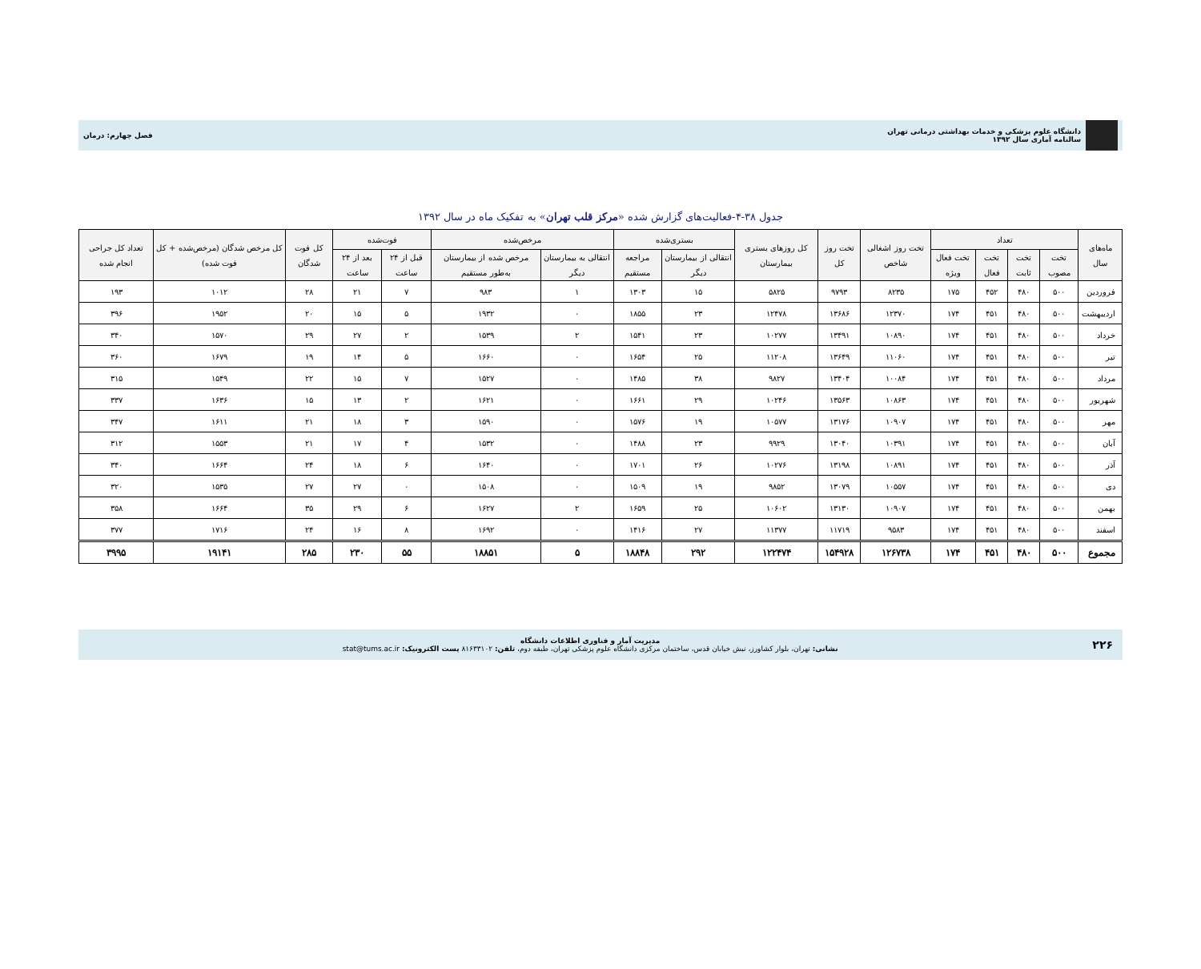دانشگاه علوم پزشکی و خدمات بهداشتی درمانی تهران
سالنامه آماری سال ۱۳۹۲
فصل چهارم: درمان
جدول ۳۸-۴-فعالیت‌های گزارش شده «مرکز قلب تهران» به تفکیک ماه در سال ۱۳۹۲
| ماه‌های سال | تعداد | | | | تخت روز اشغالی شاخص | تخت روز کل | کل روزهای بستری بیمارستان | بستری‌شده | | مرخص‌شده | | فوت‌شده | | کل فوت شدگان | کل مرخص شدگان (مرخص‌شده + کل فوت شده) | تعداد کل جراحی انجام شده |
| --- | --- | --- | --- | --- | --- | --- | --- | --- | --- | --- | --- | --- | --- | --- | --- | --- |
| | تخت مصوب | تخت ثابت | تخت فعال | تخت فعال ویژه | | | | انتقالی از بیمارستان دیگر | مراجعه مستقیم | انتقالی به بیمارستان دیگر | مرخص شده از بیمارستان به‌طور مستقیم | قبل از ۲۴ ساعت | بعد از ۲۴ ساعت | | | |
| فروردین | ۵۰۰ | ۴۸۰ | ۴۵۲ | ۱۷۵ | ۸۲۳۵ | ۹۷۹۳ | ۵۸۲۵ | ۱۵ | ۱۳۰۳ | ۱ | ۹۸۳ | ۷ | ۲۱ | ۲۸ | ۱۰۱۲ | ۱۹۳ |
| اردیبهشت | ۵۰۰ | ۴۸۰ | ۴۵۱ | ۱۷۴ | ۱۲۳۷۰ | ۱۳۶۸۶ | ۱۲۴۷۸ | ۲۳ | ۱۸۵۵ | ۰ | ۱۹۳۲ | ۵ | ۱۵ | ۲۰ | ۱۹۵۲ | ۳۹۶ |
| خرداد | ۵۰۰ | ۴۸۰ | ۴۵۱ | ۱۷۴ | ۱۰۸۹۰ | ۱۳۴۹۱ | ۱۰۲۷۷ | ۲۳ | ۱۵۴۱ | ۲ | ۱۵۳۹ | ۲ | ۲۷ | ۲۹ | ۱۵۷۰ | ۳۴۰ |
| تیر | ۵۰۰ | ۴۸۰ | ۴۵۱ | ۱۷۴ | ۱۱۰۶۰ | ۱۳۶۴۹ | ۱۱۲۰۸ | ۲۵ | ۱۶۵۴ | ۰ | ۱۶۶۰ | ۵ | ۱۴ | ۱۹ | ۱۶۷۹ | ۳۶۰ |
| مرداد | ۵۰۰ | ۴۸۰ | ۴۵۱ | ۱۷۴ | ۱۰۰۸۴ | ۱۳۴۰۴ | ۹۸۲۷ | ۳۸ | ۱۴۸۵ | ۰ | ۱۵۲۷ | ۷ | ۱۵ | ۲۲ | ۱۵۴۹ | ۳۱۵ |
| شهریور | ۵۰۰ | ۴۸۰ | ۴۵۱ | ۱۷۴ | ۱۰۸۶۳ | ۱۳۵۶۳ | ۱۰۲۴۶ | ۲۹ | ۱۶۶۱ | ۰ | ۱۶۲۱ | ۲ | ۱۳ | ۱۵ | ۱۶۳۶ | ۳۳۷ |
| مهر | ۵۰۰ | ۴۸۰ | ۴۵۱ | ۱۷۴ | ۱۰۹۰۷ | ۱۳۱۷۶ | ۱۰۵۷۷ | ۱۹ | ۱۵۷۶ | ۰ | ۱۵۹۰ | ۳ | ۱۸ | ۲۱ | ۱۶۱۱ | ۳۴۷ |
| آبان | ۵۰۰ | ۴۸۰ | ۴۵۱ | ۱۷۴ | ۱۰۳۹۱ | ۱۳۰۴۰ | ۹۹۲۹ | ۲۳ | ۱۴۸۸ | ۰ | ۱۵۳۲ | ۴ | ۱۷ | ۲۱ | ۱۵۵۳ | ۳۱۲ |
| آذر | ۵۰۰ | ۴۸۰ | ۴۵۱ | ۱۷۴ | ۱۰۸۹۱ | ۱۳۱۹۸ | ۱۰۲۷۶ | ۲۶ | ۱۷۰۱ | ۰ | ۱۶۴۰ | ۶ | ۱۸ | ۲۴ | ۱۶۶۴ | ۳۴۰ |
| دی | ۵۰۰ | ۴۸۰ | ۴۵۱ | ۱۷۴ | ۱۰۵۵۷ | ۱۳۰۷۹ | ۹۸۵۲ | ۱۹ | ۱۵۰۹ | ۰ | ۱۵۰۸ | ۰ | ۲۷ | ۲۷ | ۱۵۳۵ | ۳۲۰ |
| بهمن | ۵۰۰ | ۴۸۰ | ۴۵۱ | ۱۷۴ | ۱۰۹۰۷ | ۱۳۱۳۰ | ۱۰۶۰۲ | ۲۵ | ۱۶۵۹ | ۲ | ۱۶۲۷ | ۶ | ۲۹ | ۳۵ | ۱۶۶۴ | ۳۵۸ |
| اسفند | ۵۰۰ | ۴۸۰ | ۴۵۱ | ۱۷۴ | ۹۵۸۳ | ۱۱۷۱۹ | ۱۱۳۷۷ | ۲۷ | ۱۴۱۶ | ۰ | ۱۶۹۲ | ۸ | ۱۶ | ۲۴ | ۱۷۱۶ | ۳۷۷ |
| مجموع | ۵۰۰ | ۴۸۰ | ۴۵۱ | ۱۷۴ | ۱۲۶۷۳۸ | ۱۵۴۹۲۸ | ۱۲۲۴۷۴ | ۲۹۲ | ۱۸۸۴۸ | ۵ | ۱۸۸۵۱ | ۵۵ | ۲۳۰ | ۲۸۵ | ۱۹۱۴۱ | ۳۹۹۵ |
۲۲۶
مدیریت آمار و فناوری اطلاعات دانشگاه
نشانی: تهران، بلوار کشاورز، نبش خیابان قدس، ساختمان مرکزی دانشگاه علوم پزشکی تهران، طبقه دوم، تلفن: ۸۱۶۳۳۱۰۲ پست الکترونیک: stat@tums.ac.ir